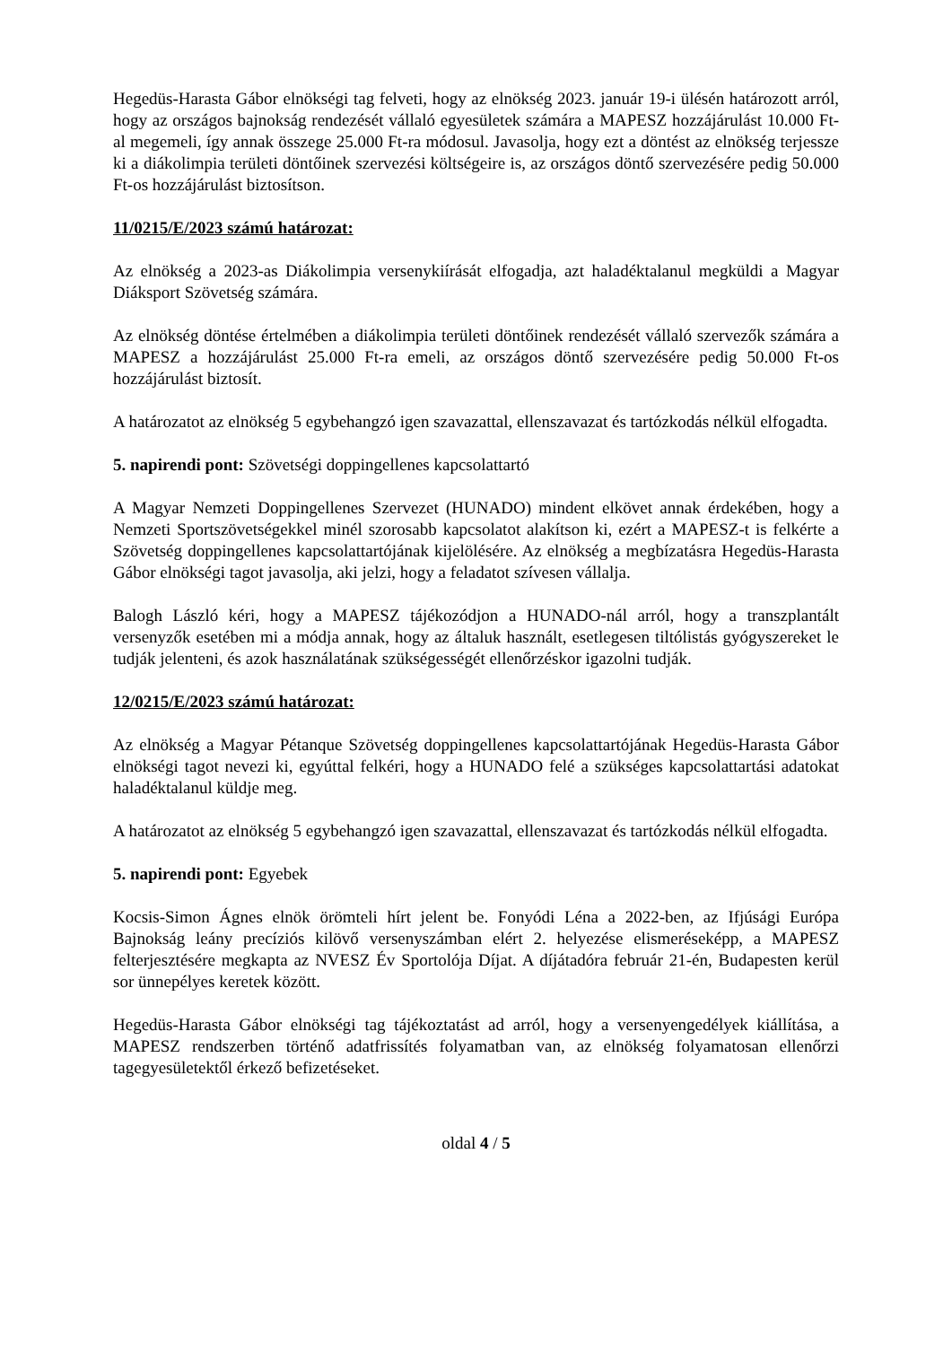Hegedüs-Harasta Gábor elnökségi tag felveti, hogy az elnökség 2023. január 19-i ülésén határozott arról, hogy az országos bajnokság rendezését vállaló egyesületek számára a MAPESZ hozzájárulást 10.000 Ft-al megemeli, így annak összege 25.000 Ft-ra módosul. Javasolja, hogy ezt a döntést az elnökség terjessze ki a diákolimpia területi döntőinek szervezési költségeire is, az országos döntő szervezésére pedig 50.000 Ft-os hozzájárulást biztosítson.
11/0215/E/2023 számú határozat:
Az elnökség a 2023-as Diákolimpia versenykiírását elfogadja, azt haladéktalanul megküldi a Magyar Diáksport Szövetség számára.
Az elnökség döntése értelmében a diákolimpia területi döntőinek rendezését vállaló szervezők számára a MAPESZ a hozzájárulást 25.000 Ft-ra emeli, az országos döntő szervezésére pedig 50.000 Ft-os hozzájárulást biztosít.
A határozatot az elnökség 5 egybehangzó igen szavazattal, ellenszavazat és tartózkodás nélkül elfogadta.
5. napirendi pont: Szövetségi doppingellenes kapcsolattartó
A Magyar Nemzeti Doppingellenes Szervezet (HUNADO) mindent elkövet annak érdekében, hogy a Nemzeti Sportszövetségekkel minél szorosabb kapcsolatot alakítson ki, ezért a MAPESZ-t is felkérte a Szövetség doppingellenes kapcsolattartójának kijelölésére. Az elnökség a megbízatásra Hegedüs-Harasta Gábor elnökségi tagot javasolja, aki jelzi, hogy a feladatot szívesen vállalja.
Balogh László kéri, hogy a MAPESZ tájékozódjon a HUNADO-nál arról, hogy a transzplantált versenyzők esetében mi a módja annak, hogy az általuk használt, esetlegesen tiltólistás gyógyszereket le tudják jelenteni, és azok használatának szükségességét ellenőrzéskor igazolni tudják.
12/0215/E/2023 számú határozat:
Az elnökség a Magyar Pétanque Szövetség doppingellenes kapcsolattartójának Hegedüs-Harasta Gábor elnökségi tagot nevezi ki, egyúttal felkéri, hogy a HUNADO felé a szükséges kapcsolattartási adatokat haladéktalanul küldje meg.
A határozatot az elnökség 5 egybehangzó igen szavazattal, ellenszavazat és tartózkodás nélkül elfogadta.
5. napirendi pont: Egyebek
Kocsis-Simon Ágnes elnök örömteli hírt jelent be. Fonyódi Léna a 2022-ben, az Ifjúsági Európa Bajnokság leány precíziós kilövő versenyszámban elért 2. helyezése elismeréseképp, a MAPESZ felterjesztésére megkapta az NVESZ Év Sportolója Díjat. A díjátadóra február 21-én, Budapesten kerül sor ünnepélyes keretek között.
Hegedüs-Harasta Gábor elnökségi tag tájékoztatást ad arról, hogy a versenyengedélyek kiállítása, a MAPESZ rendszerben történő adatfrissítés folyamatban van, az elnökség folyamatosan ellenőrzi tagegyesületektől érkező befizetéseket.
oldal 4 / 5